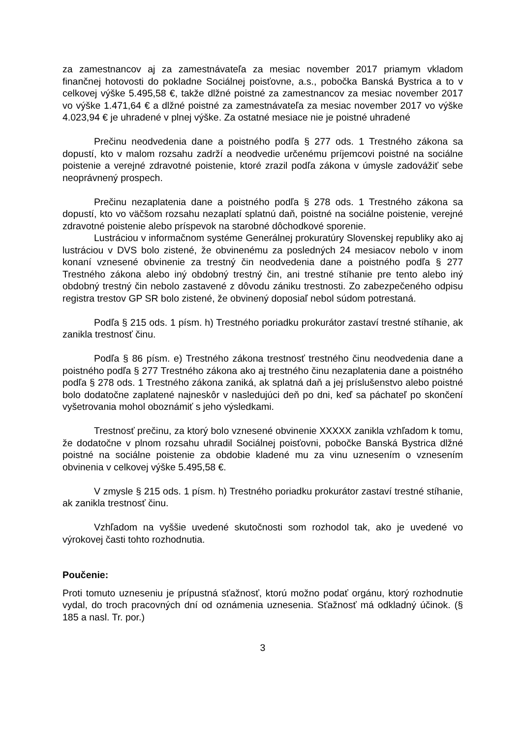za zamestnancov aj za zamestnávateľa za mesiac november 2017 priamym vkladom finančnej hotovosti do pokladne Sociálnej poisťovne, a.s., pobočka Banská Bystrica a to v celkovej výške 5.495,58 €, takže dlžné poistné za zamestnancov za mesiac november 2017 vo výške 1.471,64 € a dlžné poistné za zamestnávateľa za mesiac november 2017 vo výške 4.023,94 € je uhradené v plnej výške. Za ostatné mesiace nie je poistné uhradené
Prečinu neodvedenia dane a poistného podľa § 277 ods. 1 Trestného zákona sa dopustí, kto v malom rozsahu zadrží a neodvedie určenému príjemcovi poistné na sociálne poistenie a verejné zdravotné poistenie, ktoré zrazil podľa zákona v úmysle zadovážiť sebe neoprávnený prospech.
Prečinu nezaplatenia dane a poistného podľa § 278 ods. 1 Trestného zákona sa dopustí, kto vo väčšom rozsahu nezaplatí splatnú daň, poistné na sociálne poistenie, verejné zdravotné poistenie alebo príspevok na starobné dôchodkové sporenie.
Lustráciou v informačnom systéme Generálnej prokuratúry Slovenskej republiky ako aj lustráciou v DVS bolo zistené, že obvinenému za posledných 24 mesiacov nebolo v inom konaní vznesené obvinenie za trestný čin neodvedenia dane a poistného podľa § 277 Trestného zákona alebo iný obdobný trestný čin, ani trestné stíhanie pre tento alebo iný obdobný trestný čin nebolo zastavené z dôvodu zániku trestnosti. Zo zabezpečeného odpisu registra trestov GP SR bolo zistené, že obvinený doposiaľ nebol súdom potrestaná.
Podľa § 215 ods. 1 písm. h) Trestného poriadku prokurátor zastaví trestné stíhanie, ak zanikla trestnosť činu.
Podľa § 86 písm. e) Trestného zákona trestnosť trestného činu neodvedenia dane a poistného podľa § 277 Trestného zákona ako aj trestného činu nezaplatenia dane a poistného podľa § 278 ods. 1 Trestného zákona zaniká, ak splatná daň a jej príslušenstvo alebo poistné bolo dodatočne zaplatené najneskôr v nasledujúci deň po dni, keď sa páchateľ po skončení vyšetrovania mohol oboznámiť s jeho výsledkami.
Trestnosť prečinu, za ktorý bolo vznesené obvinenie XXXXX zanikla vzhľadom k tomu, že dodatočne v plnom rozsahu uhradil Sociálnej poisťovni, pobočke Banská Bystrica dlžné poistné na sociálne poistenie za obdobie kladené mu za vinu uznesením o vznesením obvinenia v celkovej výške 5.495,58 €.
V zmysle § 215 ods. 1 písm. h) Trestného poriadku prokurátor zastaví trestné stíhanie, ak zanikla trestnosť činu.
Vzhľadom na vyššie uvedené skutočnosti som rozhodol tak, ako je uvedené vo výrokovej časti tohto rozhodnutia.
Poučenie:
Proti tomuto uzneseniu je prípustná sťažnosť, ktorú možno podať orgánu, ktorý rozhodnutie vydal, do troch pracovných dní od oznámenia uznesenia. Sťažnosť má odkladný účinok. (§ 185 a nasl. Tr. por.)
3